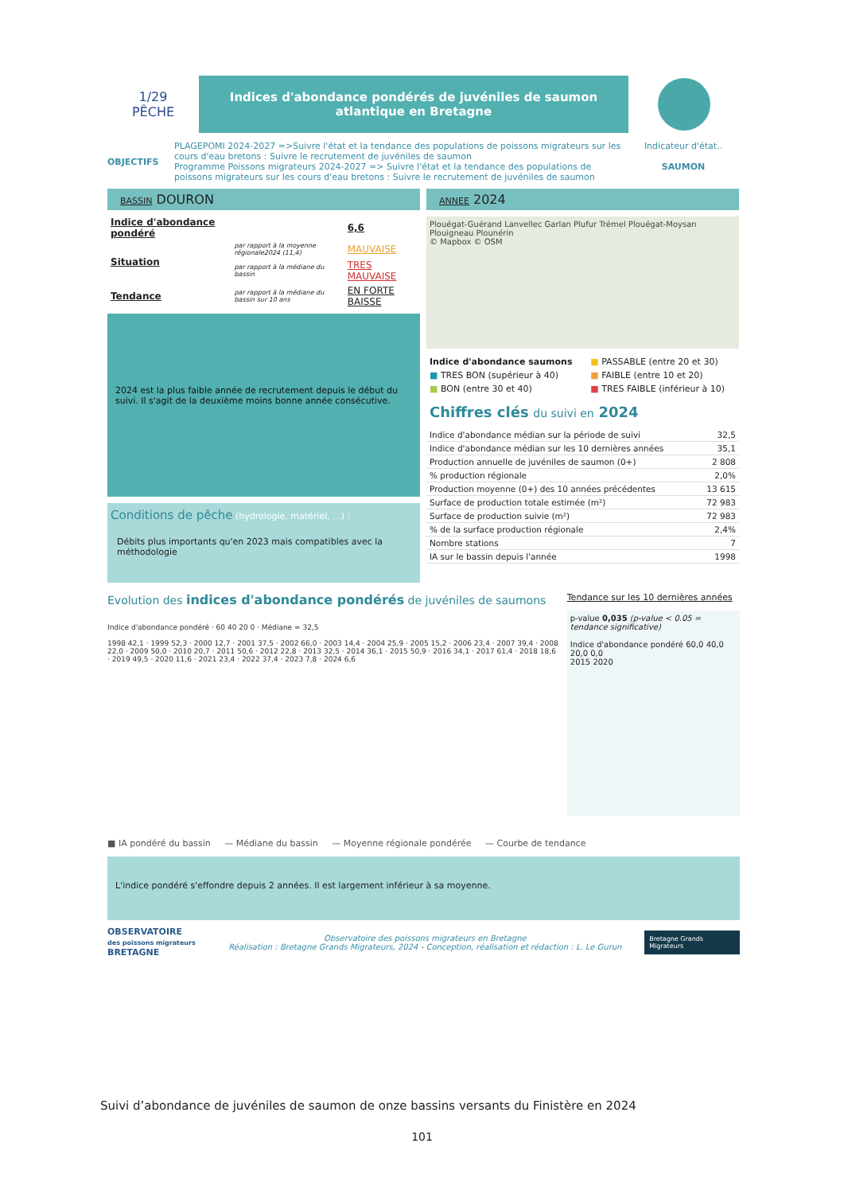1/29
PÊCHE
Indices d'abondance pondérés de juvéniles de saumon atlantique en Bretagne
OBJECTIFS
PLAGEPOMI 2024-2027 =>Suivre l'état et la tendance des populations de poissons migrateurs sur les cours d'eau bretons : Suivre le recrutement de juvéniles de saumon
Programme Poissons migrateurs 2024-2027 => Suivre l'état et la tendance des populations de poissons migrateurs sur les cours d'eau bretons : Suivre le recrutement de juvéniles de saumon
Indicateur d'état..
SAUMON
BASSIN DOURON
| Indice d'abondance pondéré | | 6,6 |
| Situation | par rapport à la moyenne régionale2024 (11,4) | MAUVAISE |
| | par rapport à la médiane du bassin | TRES MAUVAISE |
| Tendance | par rapport à la médiane du bassin sur 10 ans | EN FORTE BAISSE |
2024 est la plus faible année de recrutement depuis le début du suivi. Il s'agit de la deuxième moins bonne année consécutive.
Conditions de pêche (hydrologie, matériel, ...) :
Débits plus importants qu'en 2023 mais compatibles avec la méthodologie
ANNEE 2024
Plouégat-Guérand Lanvellec Garlan Plufur Trémel Plouégat-Moysan Plouigneau Plounérin
© Mapbox © OSM
| Indice d'abondance saumons | ■ PASSABLE (entre 20 et 30) |
| ■ TRES BON (supérieur à 40) | ■ FAIBLE (entre 10 et 20) |
| ■ BON (entre 30 et 40) | ■ TRES FAIBLE (inférieur à 10) |
Chiffres clés du suivi en 2024
| Indice d'abondance médian sur la période de suivi | 32,5 |
| Indice d'abondance médian sur les 10 dernières années | 35,1 |
| Production annuelle de juvéniles de saumon (0+) | 2 808 |
| % production régionale | 2,0% |
| Production moyenne (0+) des 10 années précédentes | 13 615 |
| Surface de production totale estimée (m²) | 72 983 |
| Surface de production suivie (m²) | 72 983 |
| % de la surface production régionale | 2,4% |
| Nombre stations | 7 |
| IA sur le bassin depuis l'année | 1998 |
Evolution des indices d'abondance pondérés de juvéniles de saumons
Indice d'abondance pondéré · 60 40 20 0 · Médiane = 32,5
1998 42,1 · 1999 52,3 · 2000 12,7 · 2001 37,5 · 2002 66,0 · 2003 14,4 · 2004 25,9 · 2005 15,2 · 2006 23,4 · 2007 39,4 · 2008 22,0 · 2009 50,0 · 2010 20,7 · 2011 50,6 · 2012 22,8 · 2013 32,5 · 2014 36,1 · 2015 50,9 · 2016 34,1 · 2017 61,4 · 2018 18,6 · 2019 49,5 · 2020 11,6 · 2021 23,4 · 2022 37,4 · 2023 7,8 · 2024 6,6
Tendance sur les 10 dernières années
p-value 0,035 (p-value < 0.05 = tendance significative)
Indice d'abondance pondéré 60,0 40,0 20,0 0,0
2015 2020
■ IA pondéré du bassin — Médiane du bassin — Moyenne régionale pondérée — Courbe de tendance
L'indice pondéré s'effondre depuis 2 années. Il est largement inférieur à sa moyenne.
OBSERVATOIRE
des poissons migrateurs BRETAGNE
Observatoire des poissons migrateurs en Bretagne
Réalisation : Bretagne Grands Migrateurs, 2024 - Conception, réalisation et rédaction : L. Le Gurun
Bretagne Grands Migrateurs
Suivi d’abondance de juvéniles de saumon de onze bassins versants du Finistère en 2024
101